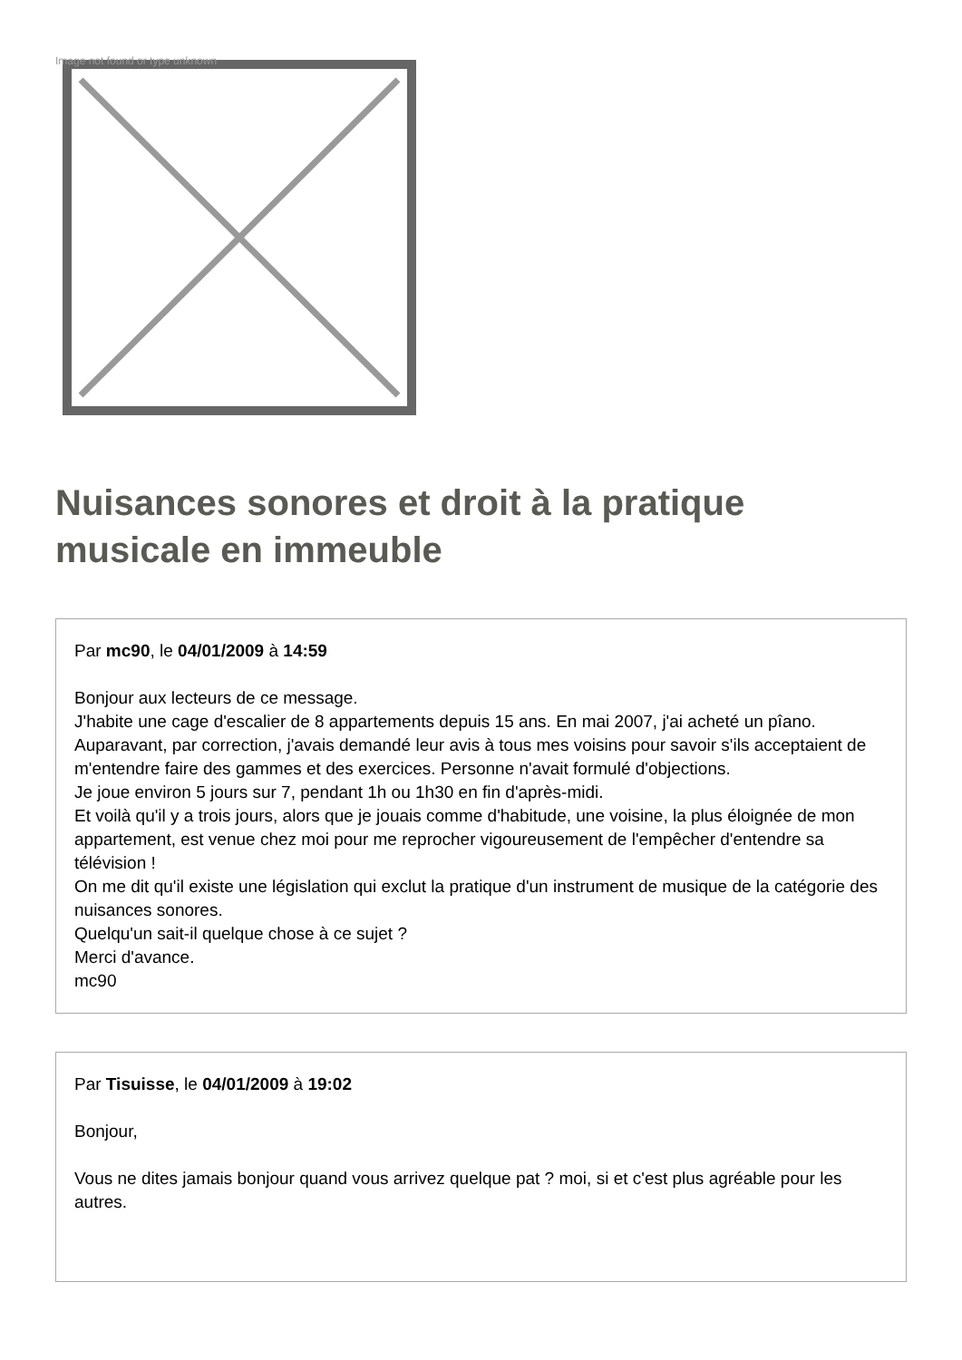Image not found or type unknown
Nuisances sonores et droit à la pratique musicale en immeuble
Par mc90, le 04/01/2009 à 14:59
Bonjour aux lecteurs de ce message.
J'habite une cage d'escalier de 8 appartements depuis 15 ans. En mai 2007, j'ai acheté un pîano. Auparavant, par correction, j'avais demandé leur avis à tous mes voisins pour savoir s'ils acceptaient de m'entendre faire des gammes et des exercices. Personne n'avait formulé d'objections.
Je joue environ 5 jours sur 7, pendant 1h ou 1h30 en fin d'après-midi.
Et voilà qu'il y a trois jours, alors que je jouais comme d'habitude, une voisine, la plus éloignée de mon appartement, est venue chez moi pour me reprocher vigoureusement de l'empêcher d'entendre sa télévision !
On me dit qu'il existe une législation qui exclut la pratique d'un instrument de musique de la catégorie des nuisances sonores.
Quelqu'un sait-il quelque chose à ce sujet ?
Merci d'avance.
mc90
Par Tisuisse, le 04/01/2009 à 19:02
Bonjour,
Vous ne dites jamais bonjour quand vous arrivez quelque pat ? moi, si et c'est plus agréable pour les autres.